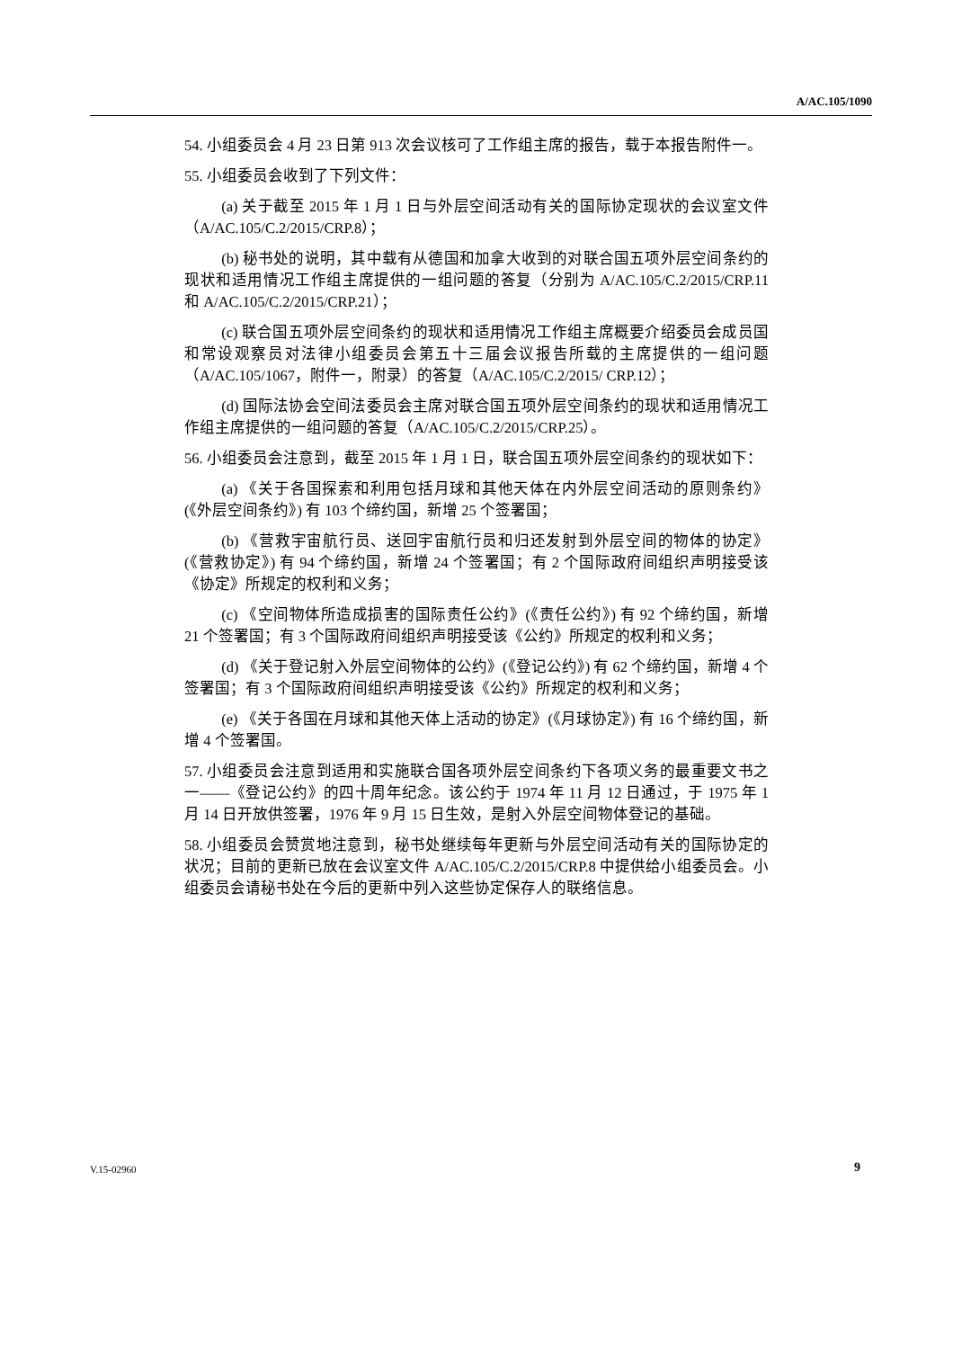A/AC.105/1090
54. 小组委员会 4 月 23 日第 913 次会议核可了工作组主席的报告，载于本报告附件一。
55. 小组委员会收到了下列文件：
(a) 关于截至 2015 年 1 月 1 日与外层空间活动有关的国际协定现状的会议室文件（A/AC.105/C.2/2015/CRP.8）；
(b) 秘书处的说明，其中载有从德国和加拿大收到的对联合国五项外层空间条约的现状和适用情况工作组主席提供的一组问题的答复（分别为 A/AC.105/C.2/2015/CRP.11 和 A/AC.105/C.2/2015/CRP.21）；
(c) 联合国五项外层空间条约的现状和适用情况工作组主席概要介绍委员会成员国和常设观察员对法律小组委员会第五十三届会议报告所载的主席提供的一组问题（A/AC.105/1067，附件一，附录）的答复（A/AC.105/C.2/2015/ CRP.12）；
(d) 国际法协会空间法委员会主席对联合国五项外层空间条约的现状和适用情况工作组主席提供的一组问题的答复（A/AC.105/C.2/2015/CRP.25）。
56. 小组委员会注意到，截至 2015 年 1 月 1 日，联合国五项外层空间条约的现状如下：
(a) 《关于各国探索和利用包括月球和其他天体在内外层空间活动的原则条约》(《外层空间条约》) 有 103 个缔约国，新增 25 个签署国；
(b) 《营救宇宙航行员、送回宇宙航行员和归还发射到外层空间的物体的协定》(《营救协定》) 有 94 个缔约国，新增 24 个签署国；有 2 个国际政府间组织声明接受该《协定》所规定的权利和义务；
(c) 《空间物体所造成损害的国际责任公约》(《责任公约》) 有 92 个缔约国，新增 21 个签署国；有 3 个国际政府间组织声明接受该《公约》所规定的权利和义务；
(d) 《关于登记射入外层空间物体的公约》(《登记公约》) 有 62 个缔约国，新增 4 个签署国；有 3 个国际政府间组织声明接受该《公约》所规定的权利和义务；
(e) 《关于各国在月球和其他天体上活动的协定》(《月球协定》) 有 16 个缔约国，新增 4 个签署国。
57. 小组委员会注意到适用和实施联合国各项外层空间条约下各项义务的最重要文书之一——《登记公约》的四十周年纪念。该公约于 1974 年 11 月 12 日通过，于 1975 年 1 月 14 日开放供签署，1976 年 9 月 15 日生效，是射入外层空间物体登记的基础。
58. 小组委员会赞赏地注意到，秘书处继续每年更新与外层空间活动有关的国际协定的状况；目前的更新已放在会议室文件 A/AC.105/C.2/2015/CRP.8 中提供给小组委员会。小组委员会请秘书处在今后的更新中列入这些协定保存人的联络信息。
V.15-02960 9